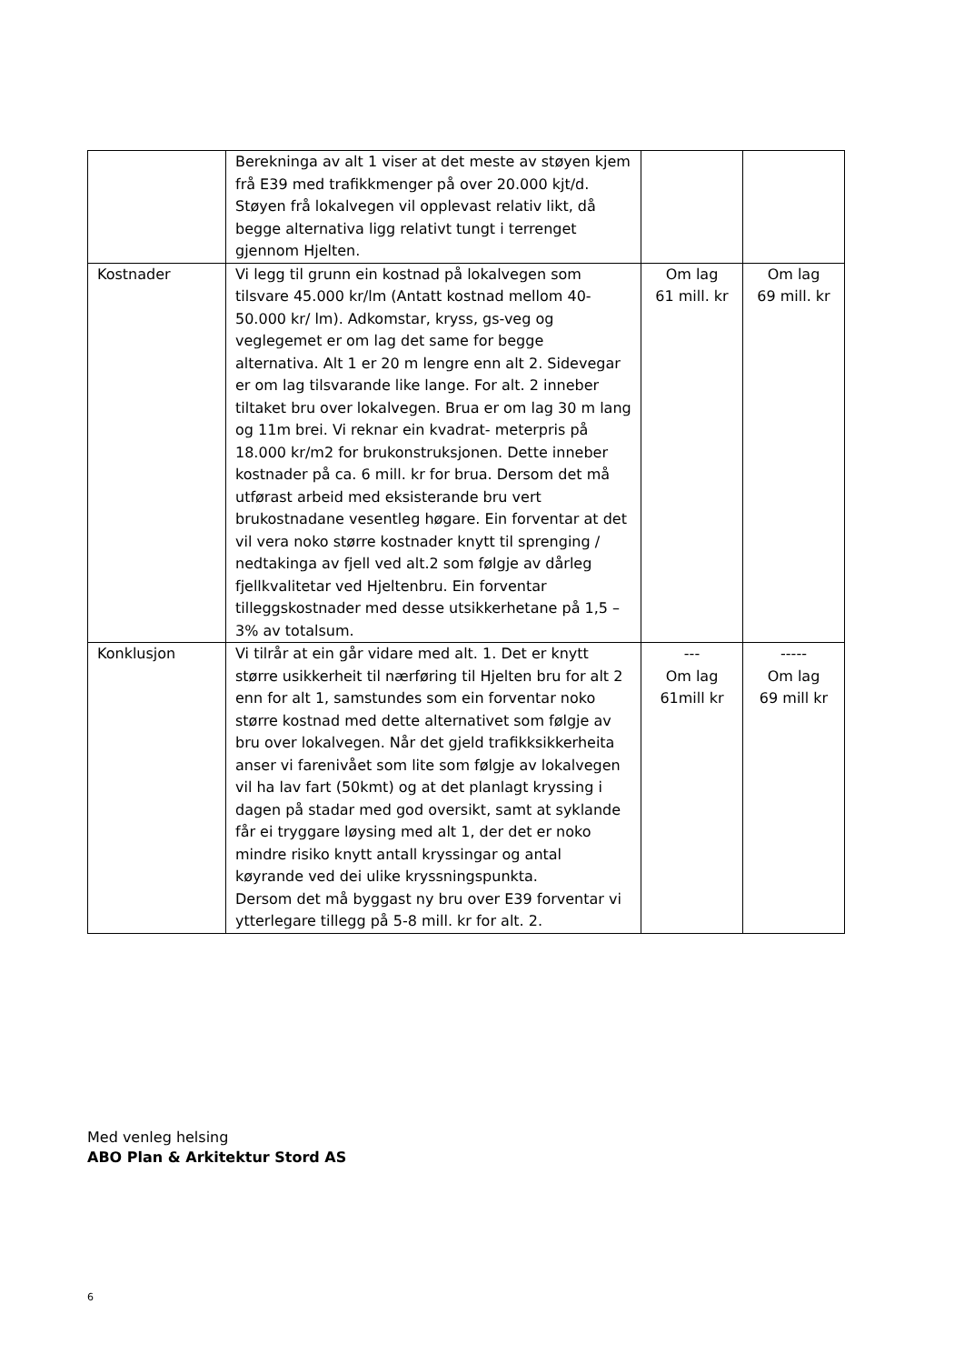| | Berekninga av alt 1 viser at det meste av støyen kjem frå E39 med trafikkmenger på over 20.000 kjt/d. Støyen frå lokalvegen vil opplevast relativ likt, då begge alternativa ligg relativt tungt i terrenget gjennom Hjelten. | | |
| Kostnader | Vi legg til grunn ein kostnad på lokalvegen som tilsvare 45.000 kr/lm (Antatt kostnad mellom 40-50.000 kr/ lm). Adkomstar, kryss, gs-veg og veglegemet er om lag det same for begge alternativa. Alt 1 er 20 m lengre enn alt 2. Sidevegar er om lag tilsvarande like lange. For alt. 2 inneber tiltaket bru over lokalvegen. Brua er om lag 30 m lang og 11m brei. Vi reknar ein kvadrat- meterpris på 18.000 kr/m2 for brukonstruksjonen. Dette inneber kostnader på ca. 6 mill. kr for brua. Dersom det må utførast arbeid med eksisterande bru vert brukostnadane vesentleg høgare. Ein forventar at det vil vera noko større kostnader knytt til sprenging / nedtakinga av fjell ved alt.2 som følgje av dårleg fjellkvalitetar ved Hjeltenbru. Ein forventar tilleggskostnader med desse utsikkerhetane på 1,5 – 3% av totalsum. | Om lag 61 mill. kr | Om lag 69 mill. kr |
| Konklusjon | Vi tilrår at ein går vidare med alt. 1. Det er knytt større usikkerheit til nærføring til Hjelten bru for alt 2 enn for alt 1, samstundes som ein forventar noko større kostnad med dette alternativet som følgje av bru over lokalvegen. Når det gjeld trafikksikkerheita anser vi farenivået som lite som følgje av lokalvegen vil ha lav fart (50kmt) og at det planlagt kryssing i dagen på stadar med god oversikt, samt at syklande får ei tryggare løysing med alt 1, der det er noko mindre risiko knytt antall kryssingar og antal køyrande ved dei ulike kryssningspunkta. Dersom det må byggast ny bru over E39 forventar vi ytterlegare tillegg på 5-8 mill. kr for alt. 2. | --- Om lag 61mill kr | ----- Om lag 69 mill kr |
Med venleg helsing
ABO Plan & Arkitektur Stord AS
6